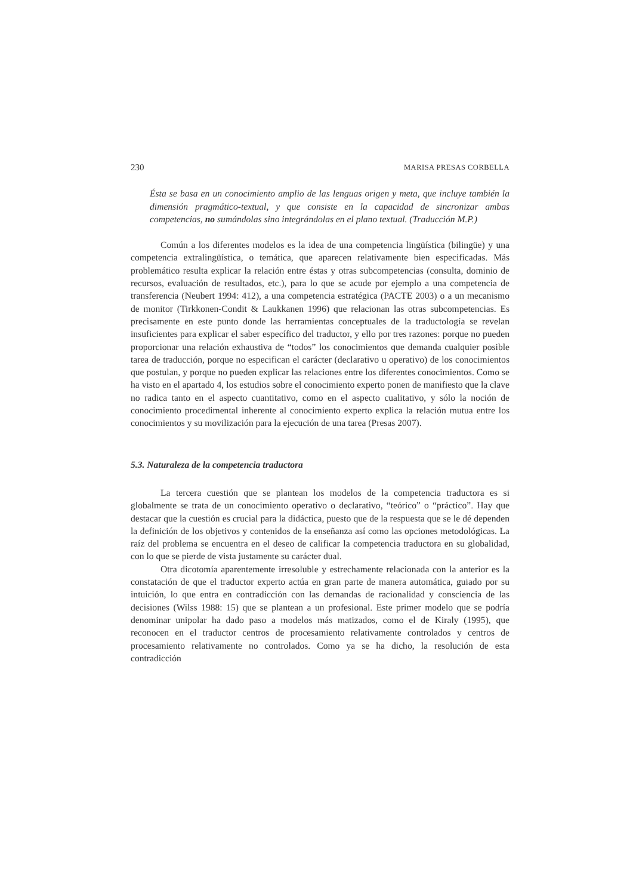230 MARISA PRESAS CORBELLA
Ésta se basa en un conocimiento amplio de las lenguas origen y meta, que incluye también la dimensión pragmático-textual, y que consiste en la capacidad de sincronizar ambas competencias, no sumándolas sino integrándolas en el plano textual. (Traducción M.P.)
Común a los diferentes modelos es la idea de una competencia lingüística (bilingüe) y una competencia extralingüística, o temática, que aparecen relativamente bien especificadas. Más problemático resulta explicar la relación entre éstas y otras subcompetencias (consulta, dominio de recursos, evaluación de resultados, etc.), para lo que se acude por ejemplo a una competencia de transferencia (Neubert 1994: 412), a una competencia estratégica (PACTE 2003) o a un mecanismo de monitor (Tirkkonen-Condit & Laukkanen 1996) que relacionan las otras subcompetencias. Es precisamente en este punto donde las herramientas conceptuales de la traductología se revelan insuficientes para explicar el saber específico del traductor, y ello por tres razones: porque no pueden proporcionar una relación exhaustiva de “todos” los conocimientos que demanda cualquier posible tarea de traducción, porque no especifican el carácter (declarativo u operativo) de los conocimientos que postulan, y porque no pueden explicar las relaciones entre los diferentes conocimientos. Como se ha visto en el apartado 4, los estudios sobre el conocimiento experto ponen de manifiesto que la clave no radica tanto en el aspecto cuantitativo, como en el aspecto cualitativo, y sólo la noción de conocimiento procedimental inherente al conocimiento experto explica la relación mutua entre los conocimientos y su movilización para la ejecución de una tarea (Presas 2007).
5.3. Naturaleza de la competencia traductora
La tercera cuestión que se plantean los modelos de la competencia traductora es si globalmente se trata de un conocimiento operativo o declarativo, “teórico” o “práctico”. Hay que destacar que la cuestión es crucial para la didáctica, puesto que de la respuesta que se le dé dependen la definición de los objetivos y contenidos de la enseñanza así como las opciones metodológicas. La raíz del problema se encuentra en el deseo de calificar la competencia traductora en su globalidad, con lo que se pierde de vista justamente su carácter dual.
Otra dicotomía aparentemente irresoluble y estrechamente relacionada con la anterior es la constatación de que el traductor experto actúa en gran parte de manera automática, guiado por su intuición, lo que entra en contradicción con las demandas de racionalidad y consciencia de las decisiones (Wilss 1988: 15) que se plantean a un profesional. Este primer modelo que se podría denominar unipolar ha dado paso a modelos más matizados, como el de Kiraly (1995), que reconocen en el traductor centros de procesamiento relativamente controlados y centros de procesamiento relativamente no controlados. Como ya se ha dicho, la resolución de esta contradicción